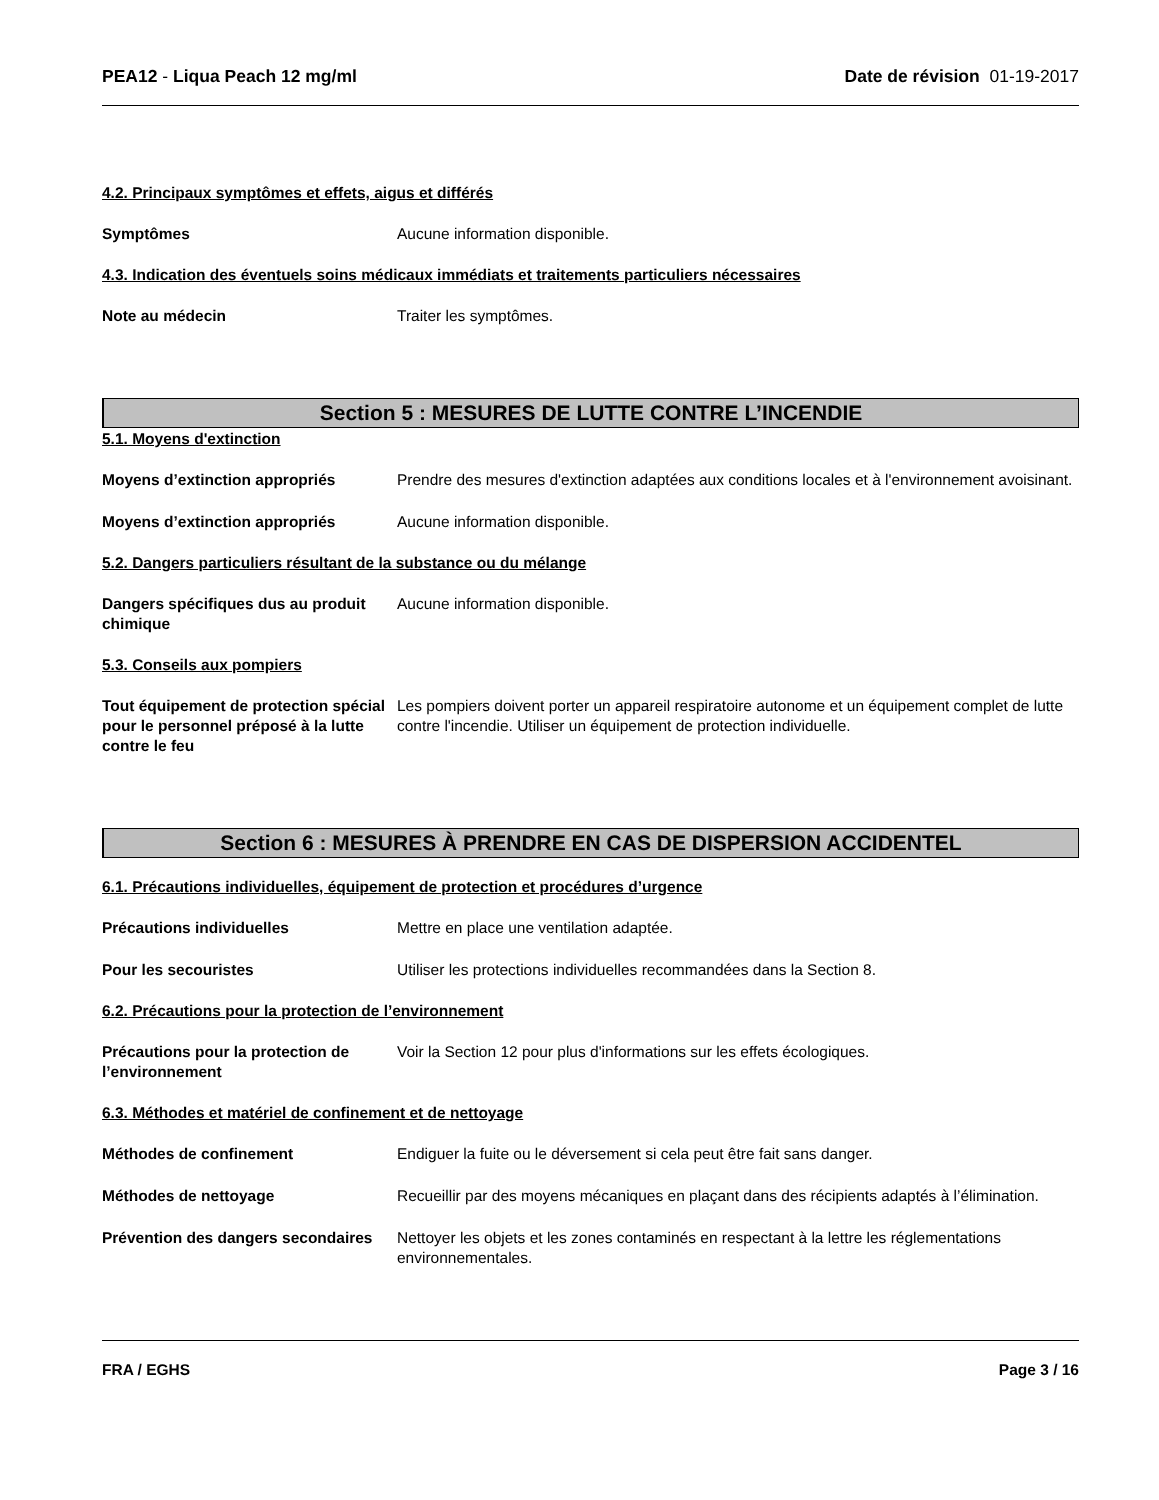PEA12 - Liqua Peach 12 mg/ml Date de révision 01-19-2017
4.2. Principaux symptômes et effets, aigus et différés
Symptômes Aucune information disponible.
4.3. Indication des éventuels soins médicaux immédiats et traitements particuliers nécessaires
Note au médecin Traiter les symptômes.
Section 5 : MESURES DE LUTTE CONTRE L’INCENDIE
5.1. Moyens d'extinction
Moyens d’extinction appropriés Prendre des mesures d'extinction adaptées aux conditions locales et à l'environnement avoisinant.
Moyens d’extinction appropriés Aucune information disponible.
5.2. Dangers particuliers résultant de la substance ou du mélange
Dangers spécifiques dus au produit chimique
Aucune information disponible.
5.3. Conseils aux pompiers
Tout équipement de protection spécial pour le personnel préposé à la lutte contre le feu
Les pompiers doivent porter un appareil respiratoire autonome et un équipement complet de lutte contre l'incendie. Utiliser un équipement de protection individuelle.
Section 6 : MESURES À PRENDRE EN CAS DE DISPERSION ACCIDENTEL
6.1. Précautions individuelles, équipement de protection et procédures d’urgence
Précautions individuelles Mettre en place une ventilation adaptée.
Pour les secouristes Utiliser les protections individuelles recommandées dans la Section 8.
6.2. Précautions pour la protection de l’environnement
Précautions pour la protection de l’environnement
Voir la Section 12 pour plus d'informations sur les effets écologiques.
6.3. Méthodes et matériel de confinement et de nettoyage
Méthodes de confinement Endiguer la fuite ou le déversement si cela peut être fait sans danger.
Méthodes de nettoyage Recueillir par des moyens mécaniques en plaçant dans des récipients adaptés à l’élimination.
Prévention des dangers secondaires
Nettoyer les objets et les zones contaminés en respectant à la lettre les réglementations environnementales.
FRA / EGHS Page 3 / 16